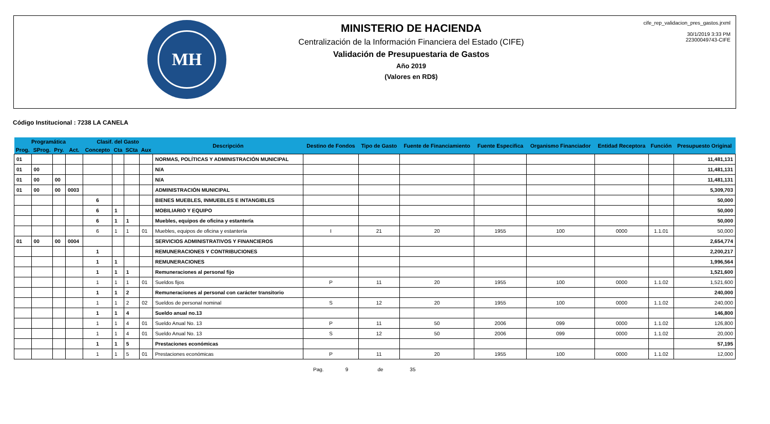MH
MINISTERIO DE HACIENDA
Centralización de la Información Financiera del Estado (CIFE)
Validación de Presupuestaria de Gastos
Año 2019
(Valores en RD$)
cife_rep_validacion_pres_gastos.jrxml
30/1/2019 3:33 PM
22300049743-CIFE
Código Institucional : 7238 LA CANELA
| Programática | | | | Clasif. del Gasto | | | | Descripción | Destino de Fondos | Tipo de Gasto | Fuente de Financiamiento | Fuente Especifica | Organismo Financiador | Entidad Receptora | Función | Presupuesto Original |
| --- | --- | --- | --- | --- | --- | --- | --- | --- | --- | --- | --- | --- | --- | --- | --- | --- |
| Prog. | SProg. | Pry. | Act. | Concepto | Cta | SCta | Aux | | | | | | | | | |
| 01 | | | | | | | | NORMAS, POLÍTICAS Y ADMINISTRACIÓN MUNICIPAL | | | | | | | | 11,481,131 |
| 01 | 00 | | | | | | | N/A | | | | | | | | 11,481,131 |
| 01 | 00 | 00 | | | | | | N/A | | | | | | | | 11,481,131 |
| 01 | 00 | 00 | 0003 | | | | | ADMINISTRACIÓN MUNICIPAL | | | | | | | | 5,309,703 |
| | | | | 6 | | | | BIENES MUEBLES, INMUEBLES E INTANGIBLES | | | | | | | | 50,000 |
| | | | | 6 | 1 | | | MOBILIARIO Y EQUIPO | | | | | | | | 50,000 |
| | | | | 6 | 1 | 1 | | Muebles, equipos de oficina y estantería | | | | | | | | 50,000 |
| | | | | 6 | 1 | 1 | 01 | Muebles, equipos de oficina y estantería | I | 21 | 20 | 1955 | 100 | 0000 | 1.1.01 | 50,000 |
| 01 | 00 | 00 | 0004 | | | | | SERVICIOS ADMINISTRATIVOS Y FINANCIEROS | | | | | | | | 2,654,774 |
| | | | | 1 | | | | REMUNERACIONES Y CONTRIBUCIONES | | | | | | | | 2,200,217 |
| | | | | 1 | 1 | | | REMUNERACIONES | | | | | | | | 1,996,564 |
| | | | | 1 | 1 | 1 | | Remuneraciones al personal fijo | | | | | | | | 1,521,600 |
| | | | | 1 | 1 | 1 | 01 | Sueldos fijos | P | 11 | 20 | 1955 | 100 | 0000 | 1.1.02 | 1,521,600 |
| | | | | 1 | 1 | 2 | | Remuneraciones al personal con carácter transitorio | | | | | | | | 240,000 |
| | | | | 1 | 1 | 2 | 02 | Sueldos de personal nominal | S | 12 | 20 | 1955 | 100 | 0000 | 1.1.02 | 240,000 |
| | | | | 1 | 1 | 4 | | Sueldo anual no.13 | | | | | | | | 146,800 |
| | | | | 1 | 1 | 4 | 01 | Sueldo Anual No. 13 | P | 11 | 50 | 2006 | 099 | 0000 | 1.1.02 | 126,800 |
| | | | | 1 | 1 | 4 | 01 | Sueldo Anual No. 13 | S | 12 | 50 | 2006 | 099 | 0000 | 1.1.02 | 20,000 |
| | | | | 1 | 1 | 5 | | Prestaciones económicas | | | | | | | | 57,195 |
| | | | | 1 | 1 | 5 | 01 | Prestaciones económicas | P | 11 | 20 | 1955 | 100 | 0000 | 1.1.02 | 12,000 |
Pag. 9 de 35